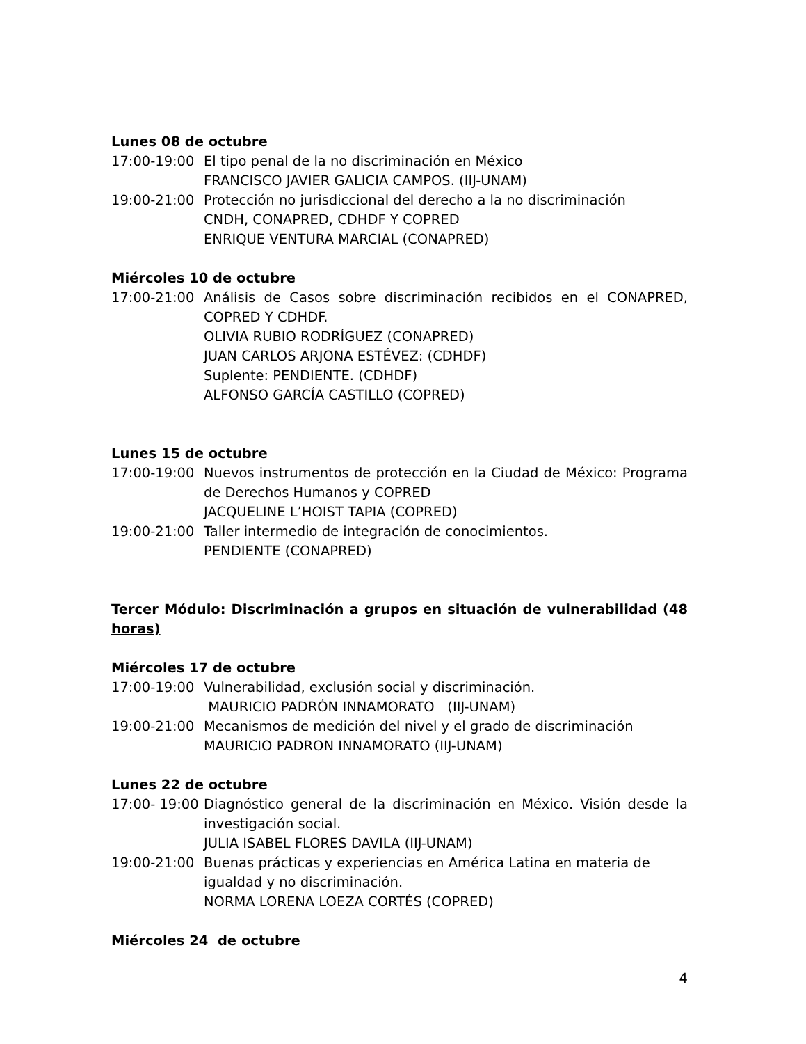Lunes 08 de octubre
17:00-19:00 El tipo penal de la no discriminación en México
FRANCISCO JAVIER GALICIA CAMPOS. (IIJ-UNAM)
19:00-21:00 Protección no jurisdiccional del derecho a la no discriminación
CNDH, CONAPRED, CDHDF Y COPRED
ENRIQUE VENTURA MARCIAL (CONAPRED)
Miércoles 10 de octubre
17:00-21:00 Análisis de Casos sobre discriminación recibidos en el CONAPRED, COPRED Y CDHDF.
OLIVIA RUBIO RODRÍGUEZ (CONAPRED)
JUAN CARLOS ARJONA ESTÉVEZ: (CDHDF)
Suplente: PENDIENTE. (CDHDF)
ALFONSO GARCÍA CASTILLO (COPRED)
Lunes 15 de octubre
17:00-19:00 Nuevos instrumentos de protección en la Ciudad de México: Programa de Derechos Humanos y COPRED
JACQUELINE L’HOIST TAPIA (COPRED)
19:00-21:00 Taller intermedio de integración de conocimientos.
PENDIENTE (CONAPRED)
Tercer Módulo: Discriminación a grupos en situación de vulnerabilidad (48 horas)
Miércoles 17 de octubre
17:00-19:00 Vulnerabilidad, exclusión social y discriminación.
MAURICIO PADRÓN INNAMORATO (IIJ-UNAM)
19:00-21:00 Mecanismos de medición del nivel y el grado de discriminación
MAURICIO PADRON INNAMORATO (IIJ-UNAM)
Lunes 22 de octubre
17:00- 19:00 Diagnóstico general de la discriminación en México. Visión desde la investigación social.
JULIA ISABEL FLORES DAVILA (IIJ-UNAM)
19:00-21:00 Buenas prácticas y experiencias en América Latina en materia de igualdad y no discriminación.
NORMA LORENA LOEZA CORTÉS (COPRED)
Miércoles 24 de octubre
4